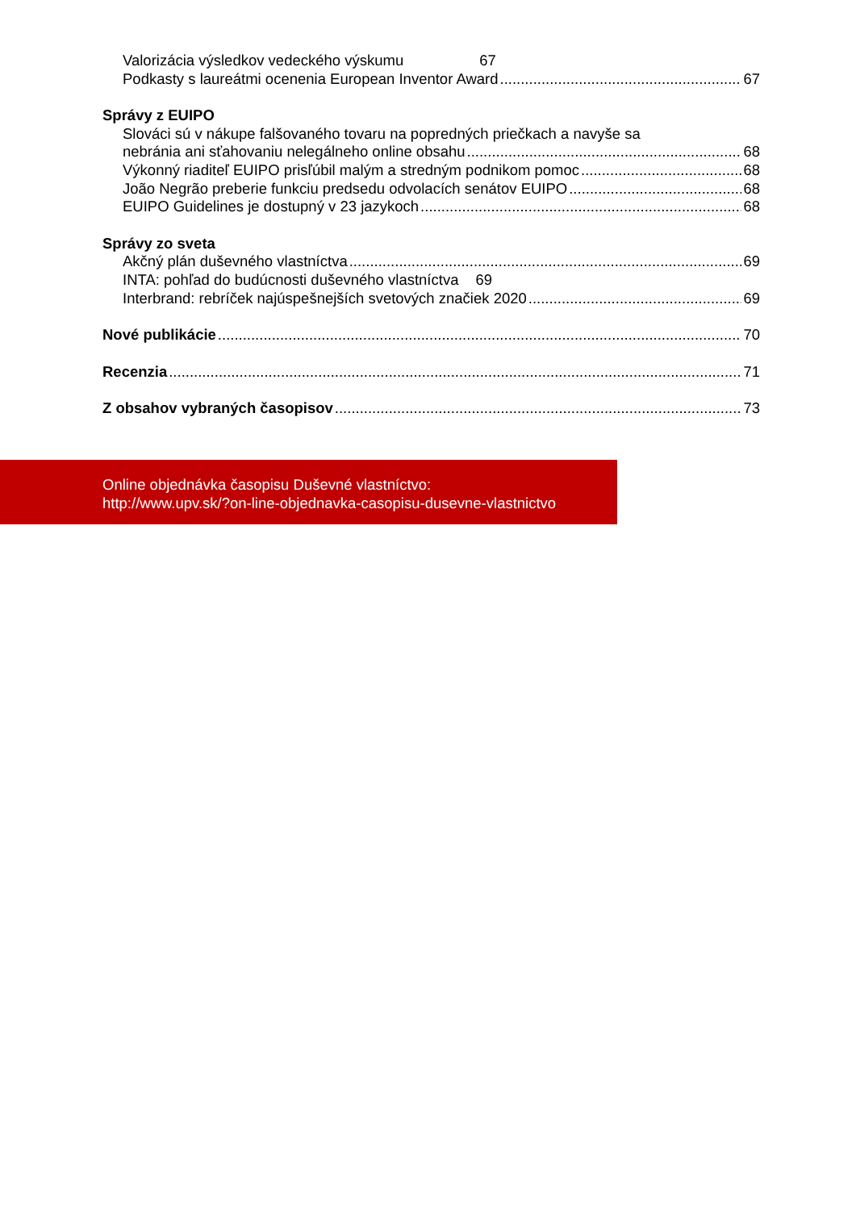Valorizácia výsledkov vedeckého výskumu 67
Podkasty s laureátmi ocenenia European Inventor Award 67
Správy z EUIPO
Slováci sú v nákupe falšovaného tovaru na popredných priečkach a navyše sa
nebránia ani sťahovaniu nelegálneho online obsahu 68
Výkonný riaditeľ EUIPO prisľúbil malým a stredným podnikom pomoc 68
João Negrão preberie funkciu predsedu odvolacích senátov EUIPO 68
EUIPO Guidelines je dostupný v 23 jazykoch 68
Správy zo sveta
Akčný plán duševného vlastníctva 69
INTA: pohľad do budúcnosti duševného vlastníctva 69
Interbrand: rebríček najúspešnejších svetových značiek 2020 69
Nové publikácie 70
Recenzia 71
Z obsahov vybraných časopisov 73
Online objednávka časopisu Duševné vlastníctvo:
http://www.upv.sk/?on-line-objednavka-casopisu-dusevne-vlastnictvo